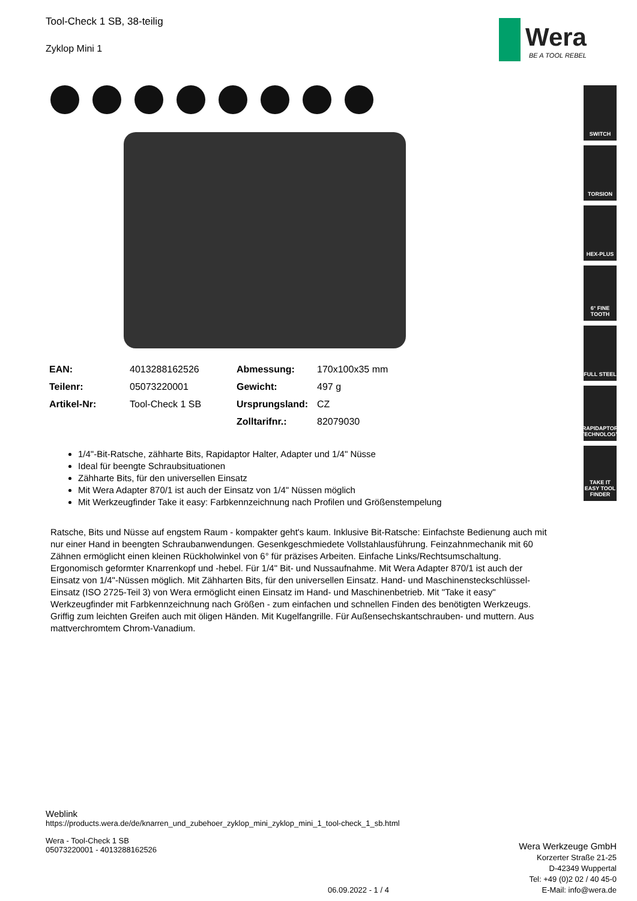Wera
BE A TOOL REBEL
Tool-Check 1 SB, 38-teilig
Zyklop Mini 1
| EAN: | 4013288162526 | Abmessung: | 170x100x35 mm |
| Teilenr: | 05073220001 | Gewicht: | 497 g |
| Artikel-Nr: | Tool-Check 1 SB | Ursprungsland: | CZ |
| | | Zolltarifnr.: | 82079030 |
1/4"-Bit-Ratsche, zähharte Bits, Rapidaptor Halter, Adapter und 1/4" Nüsse
Ideal für beengte Schraubsituationen
Zähharte Bits, für den universellen Einsatz
Mit Wera Adapter 870/1 ist auch der Einsatz von 1/4" Nüssen möglich
Mit Werkzeugfinder Take it easy: Farbkennzeichnung nach Profilen und Größenstempelung
Ratsche, Bits und Nüsse auf engstem Raum - kompakter geht's kaum. Inklusive Bit-Ratsche: Einfachste Bedienung auch mit nur einer Hand in beengten Schraubanwendungen. Gesenkgeschmiedete Vollstahlausführung. Feinzahnmechanik mit 60 Zähnen ermöglicht einen kleinen Rückholwinkel von 6° für präzises Arbeiten. Einfache Links/Rechtsumschaltung. Ergonomisch geformter Knarrenkopf und -hebel. Für 1/4" Bit- und Nussaufnahme. Mit Wera Adapter 870/1 ist auch der Einsatz von 1/4"-Nüssen möglich. Mit Zähharten Bits, für den universellen Einsatz. Hand- und Maschinensteckschlüssel-Einsatz (ISO 2725-Teil 3) von Wera ermöglicht einen Einsatz im Hand- und Maschinenbetrieb. Mit "Take it easy" Werkzeugfinder mit Farbkennzeichnung nach Größen - zum einfachen und schnellen Finden des benötigten Werkzeugs. Griffig zum leichten Greifen auch mit öligen Händen. Mit Kugelfangrille. Für Außensechskantschrauben- und muttern. Aus mattverchromtem Chrom-Vanadium.
SWITCH
TORSION
HEX-PLUS
6° FINE TOOTH
FULL STEEL
RAPIDAPTOR TECHNOLOGY
TAKE IT EASY TOOL FINDER
Weblink
https://products.wera.de/de/knarren_und_zubehoer_zyklop_mini_zyklop_mini_1_tool-check_1_sb.html
Wera - Tool-Check 1 SB
05073220001 - 4013288162526
Wera Werkzeuge GmbH
Korzerter Straße 21-25
D-42349 Wuppertal
Tel: +49 (0)2 02 / 40 45-0
E-Mail: info@wera.de
06.09.2022 - 1 / 4